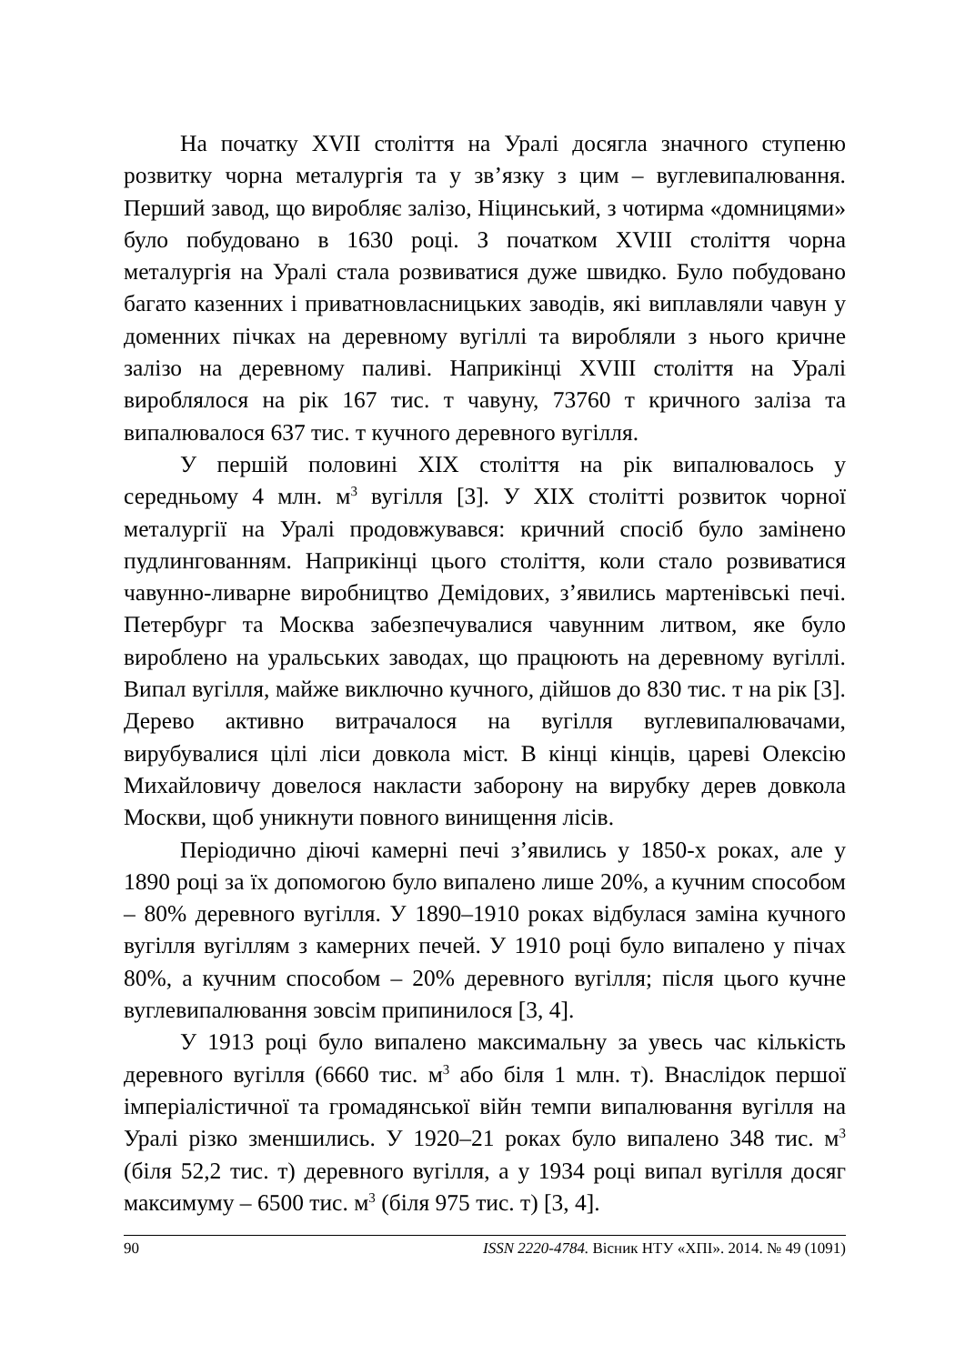На початку XVII століття на Уралі досягла значного ступеню розвитку чорна металургія та у зв’язку з цим – вуглевипалювання. Перший завод, що виробляє залізо, Ніцинський, з чотирма «домницями» було побудовано в 1630 році. З початком XVIII століття чорна металургія на Уралі стала розвиватися дуже швидко. Було побудовано багато казенних і приватновласницьких заводів, які виплавляли чавун у доменних пічках на деревному вугіллі та виробляли з нього кричне залізо на деревному паливі. Наприкінці XVIII століття на Уралі вироблялося на рік 167 тис. т чавуну, 73760 т кричного заліза та випалювалося 637 тис. т кучного деревного вугілля.
У першій половині XIX століття на рік випалювалось у середньому 4 млн. м<sup>3</sup> вугілля [3]. У XIX столітті розвиток чорної металургії на Уралі продовжувався: кричний спосіб було замінено пудлингованням. Наприкінці цього століття, коли стало розвиватися чавунно-ливарне виробництво Демідових, з’явились мартенівські печі. Петербург та Москва забезпечувалися чавунним литвом, яке було вироблено на уральських заводах, що працюють на деревному вугіллі. Випал вугілля, майже виключно кучного, дійшов до 830 тис. т на рік [3]. Дерево активно витрачалося на вугілля вуглевипалювачами, вирубувалися цілі ліси довкола міст. В кінці кінців, цареві Олексію Михайловичу довелося накласти заборону на вирубку дерев довкола Москви, щоб уникнути повного винищення лісів.
Періодично діючі камерні печі з’явились у 1850-х роках, але у 1890 році за їх допомогою було випалено лише 20%, а кучним способом – 80% деревного вугілля. У 1890–1910 роках відбулася заміна кучного вугілля вугіллям з камерних печей. У 1910 році було випалено у пічах 80%, а кучним способом – 20% деревного вугілля; після цього кучне вуглевипалювання зовсім припинилося [3, 4].
У 1913 році було випалено максимальну за увесь час кількість деревного вугілля (6660 тис. м<sup>3</sup> або біля 1 млн. т). Внаслідок першої імперіалістичної та громадянської війн темпи випалювання вугілля на Уралі різко зменшились. У 1920–21 роках було випалено 348 тис. м<sup>3</sup> (біля 52,2 тис. т) деревного вугілля, а у 1934 році випал вугілля досяг максимуму – 6500 тис. м<sup>3</sup> (біля 975 тис. т) [3, 4].
90 ISSN 2220-4784. Вісник НТУ «ХПІ». 2014. № 49 (1091)